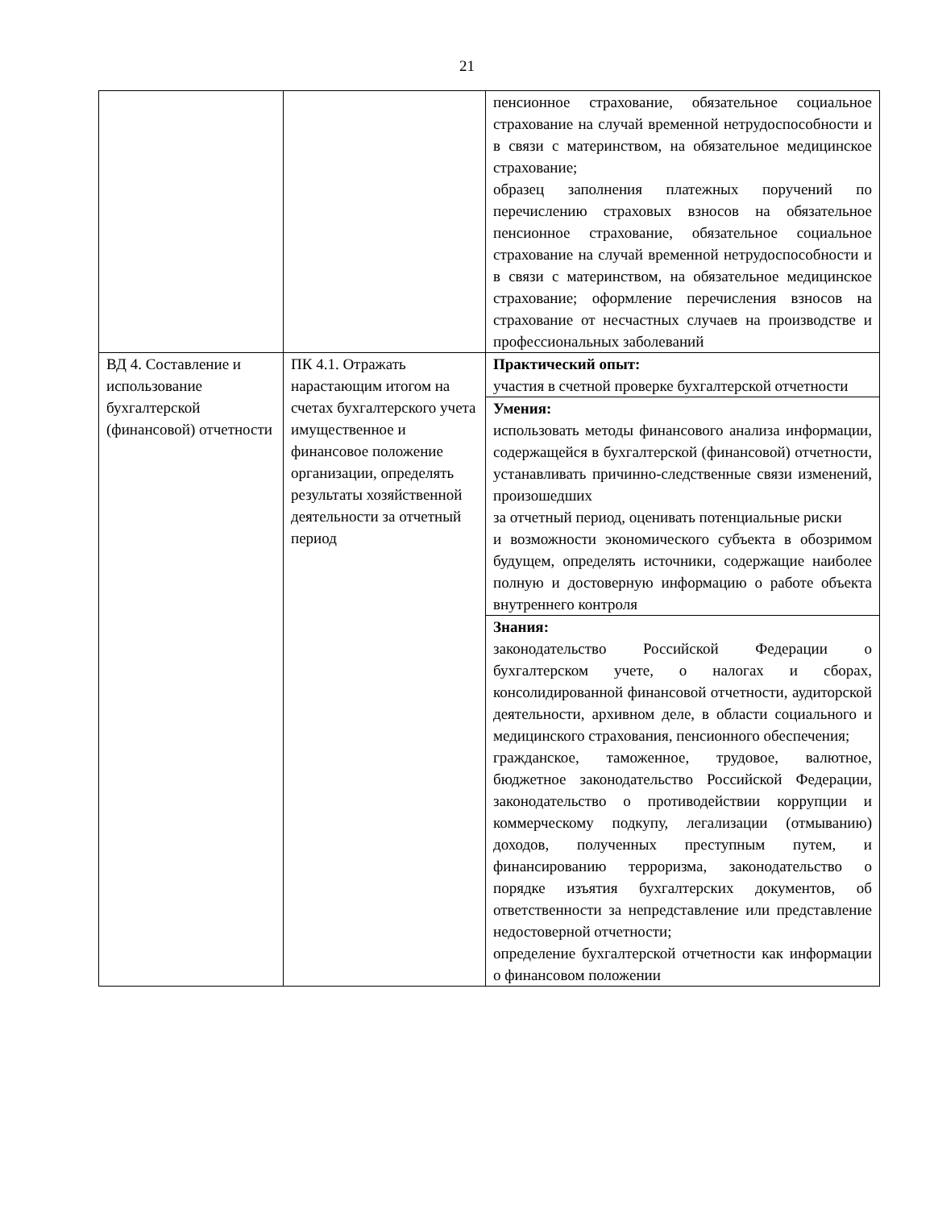21
| | | пенсионное страхование, обязательное социальное страхование на случай временной нетрудоспособности и в связи с материнством, на обязательное медицинское страхование; образец заполнения платежных поручений по перечислению страховых взносов на обязательное пенсионное страхование, обязательное социальное страхование на случай временной нетрудоспособности и в связи с материнством, на обязательное медицинское страхование; оформление перечисления взносов на страхование от несчастных случаев на производстве и профессиональных заболеваний |
| ВД 4. Составление и использование бухгалтерской (финансовой) отчетности | ПК 4.1. Отражать нарастающим итогом на счетах бухгалтерского учета имущественное и финансовое положение организации, определять результаты хозяйственной деятельности за отчетный период | Практический опыт: участия в счетной проверке бухгалтерской отчетности |
| | | Умения: использовать методы финансового анализа информации, содержащейся в бухгалтерской (финансовой) отчетности, устанавливать причинно-следственные связи изменений, произошедших за отчетный период, оценивать потенциальные риски и возможности экономического субъекта в обозримом будущем, определять источники, содержащие наиболее полную и достоверную информацию о работе объекта внутреннего контроля |
| | | Знания: законодательство Российской Федерации о бухгалтерском учете, о налогах и сборах, консолидированной финансовой отчетности, аудиторской деятельности, архивном деле, в области социального и медицинского страхования, пенсионного обеспечения; гражданское, таможенное, трудовое, валютное, бюджетное законодательство Российской Федерации, законодательство о противодействии коррупции и коммерческому подкупу, легализации (отмыванию) доходов, полученных преступным путем, и финансированию терроризма, законодательство о порядке изъятия бухгалтерских документов, об ответственности за непредставление или представление недостоверной отчетности; определение бухгалтерской отчетности как информации о финансовом положении |